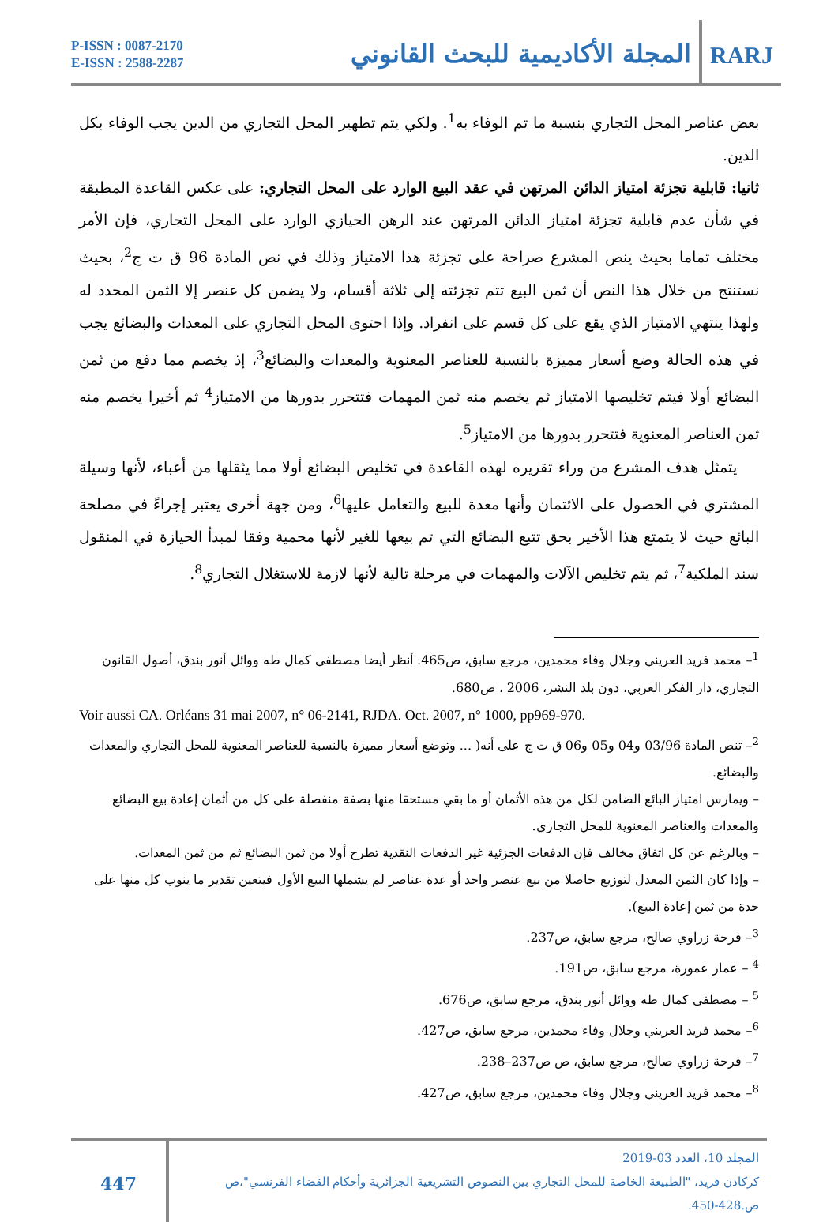P-ISSN : 0087-2170
E-ISSN : 2588-2287
المجلة الأكاديمية للبحث القانوني
RARJ
بعض عناصر المحل التجاري بنسبة ما تم الوفاء به<sup>1</sup>. ولكي يتم تطهير المحل التجاري من الدين يجب الوفاء بكل الدين.
ثانيا: قابلية تجزئة امتياز الدائن المرتهن في عقد البيع الوارد على المحل التجاري: على عكس القاعدة المطبقة في شأن عدم قابلية تجزئة امتياز الدائن المرتهن عند الرهن الحيازي الوارد على المحل التجاري، فإن الأمر مختلف تماما بحيث ينص المشرع صراحة على تجزئة هذا الامتياز وذلك في نص المادة 96 ق ت ج<sup>2</sup>، بحيث نستنتج من خلال هذا النص أن ثمن البيع تتم تجزئته إلى ثلاثة أقسام، ولا يضمن كل عنصر إلا الثمن المحدد له ولهذا ينتهي الامتياز الذي يقع على كل قسم على انفراد. وإذا احتوى المحل التجاري على المعدات والبضائع يجب في هذه الحالة وضع أسعار مميزة بالنسبة للعناصر المعنوية والمعدات والبضائع<sup>3</sup>، إذ يخصم مما دفع من ثمن البضائع أولا فيتم تخليصها الامتياز ثم يخصم منه ثمن المهمات فتتحرر بدورها من الامتياز<sup>4</sup> ثم أخيرا يخصم منه ثمن العناصر المعنوية فتتحرر بدورها من الامتياز<sup>5</sup>.
يتمثل هدف المشرع من وراء تقريره لهذه القاعدة في تخليص البضائع أولا مما يثقلها من أعباء، لأنها وسيلة المشتري في الحصول على الائتمان وأنها معدة للبيع والتعامل عليها<sup>6</sup>، ومن جهة أخرى يعتبر إجراءً في مصلحة البائع حيث لا يتمتع هذا الأخير بحق تتبع البضائع التي تم بيعها للغير لأنها محمية وفقا لمبدأ الحيازة في المنقول سند الملكية<sup>7</sup>، ثم يتم تخليص الآلات والمهمات في مرحلة تالية لأنها لازمة للاستغلال التجاري<sup>8</sup>.
<sup>1</sup>– محمد فريد العريني وجلال وفاء محمدين، مرجع سابق، ص465. أنظر أيضا مصطفى كمال طه ووائل أنور بندق، أصول القانون التجاري، دار الفكر العربي، دون بلد النشر، 2006 ، ص680.
Voir aussi CA. Orléans 31 mai 2007, n° 06-2141, RJDA. Oct. 2007, n° 1000, pp969-970.
<sup>2</sup>– تنص المادة 03/96 و04 و05 و06 ق ت ج على أنه( ... وتوضع أسعار مميزة بالنسبة للعناصر المعنوية للمحل التجاري والمعدات والبضائع.
– ويمارس امتياز البائع الضامن لكل من هذه الأثمان أو ما بقي مستحقا منها بصفة منفصلة على كل من أثمان إعادة بيع البضائع والمعدات والعناصر المعنوية للمحل التجاري.
– وبالرغم عن كل اتفاق مخالف فإن الدفعات الجزئية غير الدفعات النقدية تطرح أولا من ثمن البضائع ثم من ثمن المعدات.
– وإذا كان الثمن المعدل لتوزيع حاصلا من بيع عنصر واحد أو عدة عناصر لم يشملها البيع الأول فيتعين تقدير ما ينوب كل منها على حدة من ثمن إعادة البيع).
<sup>3</sup>– فرحة زراوي صالح، مرجع سابق، ص237.
<sup>4</sup> – عمار عمورة، مرجع سابق، ص191.
<sup>5</sup> – مصطفى كمال طه ووائل أنور بندق، مرجع سابق، ص676.
<sup>6</sup>– محمد فريد العريني وجلال وفاء محمدين، مرجع سابق، ص427.
<sup>7</sup>– فرحة زراوي صالح، مرجع سابق، ص ص237–238.
<sup>8</sup>– محمد فريد العريني وجلال وفاء محمدين، مرجع سابق، ص427.
447
المجلد 10، العدد 03-2019
كركادن فريد، "الطبيعة الخاصة للمحل التجاري بين النصوص التشريعية الجزائرية وأحكام القضاء الفرنسي"،ص ص.428-450.